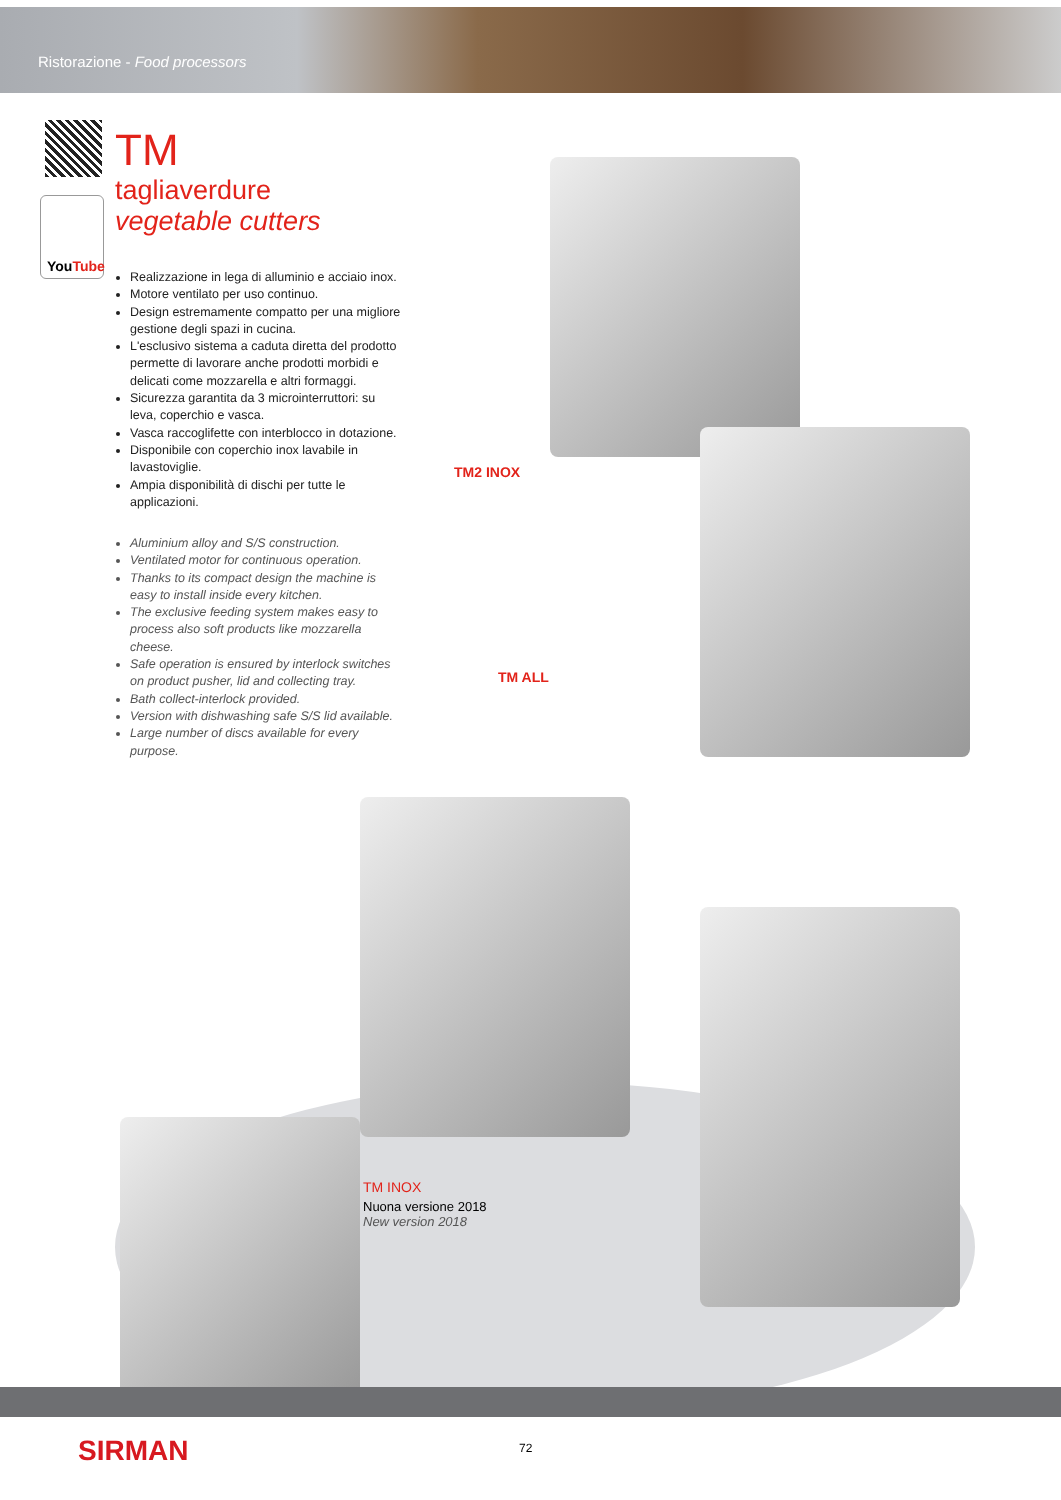Ristorazione - Food processors
YouTube
TM
tagliaverdure
vegetable cutters
Realizzazione in lega di alluminio e acciaio inox.
Motore ventilato per uso continuo.
Design estremamente compatto per una migliore gestione degli spazi in cucina.
L'esclusivo sistema a caduta diretta del prodotto permette di lavorare anche prodotti morbidi e delicati come mozzarella e altri formaggi.
Sicurezza garantita da 3 microinterruttori: su leva, coperchio e vasca.
Vasca raccoglifette con interblocco in dotazione.
Disponibile con coperchio inox lavabile in lavastoviglie.
Ampia disponibilità di dischi per tutte le applicazioni.
Aluminium alloy and S/S construction.
Ventilated motor for continuous operation.
Thanks to its compact design the machine is easy to install inside every kitchen.
The exclusive feeding system makes easy to process also soft products like mozzarella cheese.
Safe operation is ensured by interlock switches on product pusher, lid and collecting tray.
Bath collect-interlock provided.
Version with dishwashing safe S/S lid available.
Large number of discs available for every purpose.
TM2 INOX
TM ALL
TM INOX
Nuona versione 2018
New version 2018
SIRMAN 72